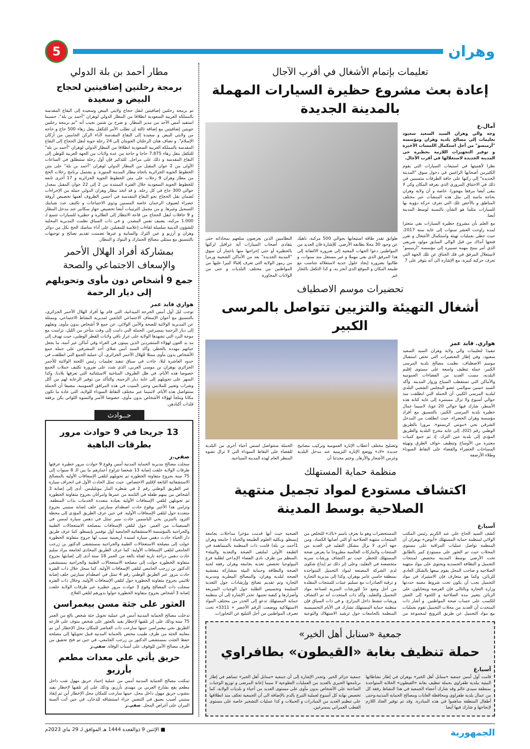وهران
5
تعليمات بإتمام الأشغال في أقرب الآجال
إعادة بعث مشروع حظيرة السيارات المهملة بالمدينة الجديدة
آمال.ع
وجه والي وهران السيد السعيد سعيود تعليمات إلى مصالح بلدية وهران ومؤسسة "أرميسو" من أجل استكمال اللمسات الأخيرة و توفير التجهيزات اللازمة بحظيرة حي المدينة الجديدة لاستغلالها في أقرب الآجال.
نظرا لأهميتها في استيعاب السيارات التي يقوم الكثيرمن أصحابها الراغبين في دخول سوق "المدينة الجديدة" إلى ركنها على حافة الطرقات متسببين في ذلك في الاختناق المروري الذي يعرفه المكان وكي لا يبقى أيضا مرفقا مهجورا، خاصة و أن ولاية وهران بحاجة ماسة إلى مثل هذه المنشآت عبر مختلف المناطق و بالأخص تلك التي تعرف حركة دؤوبة بها للسيارات مثلما هو الشأن بالنسبة لوسط المدينة أيضا.
مع العلم بأن مشروع حظيرة السيارات بقي متعثرا لمدة راوحت العشر سنوات إلى غاية سنة 2017، حيث حظي بعمليات تهيئة واستكمال الأشغال و تقرر فتحها آنذاك من قبل الوالي السابق مولود شريفي الذي أمر بمنح مهمة تسييره إلى مؤسسة "أرميسو" لاستغلال المرفق في فك الخناق عن تلك الجهة التي تعرف حركية كبيرة، مع الإشارة الى أنه يتوفر على 7
طوابق تقدر طاقة استيعابها بحوالي 500 مركبة، ناهيك عن وجود 30 محلا بطابقه الأرضي. للإشارة فان العديد من المواطنين دعوا الجهات المعنية إلى ضرورة الالتفاتة إلى هذا المرفق الذي بقي مهملا و غير مستغل منذ سنوات، و طالبوا بضرورة إيجاد حلول جدية لاستغلاله تتناسب مع طبيعة المكان و الموقع الذي أنجز به، و كذا التكفل بالتجار غير
النظاميين الذين يعرضون سلعهم بمحاذاته حتى يتفادى أصحاب السيارات أية عراقيل لركنها بالحظيرة أو حتى إخراجها منها باعتبار أن سوق "المدينة الجديدة" يعد من الأماكن الشعبية ورمزا من رموز الولاية التي تعرف إقبالا كبيرا عليها من المواطنين من مختلف البلديات و حتى من الولايات المجاورة.
تحضيرات موسم الاصطياف
أشغال التهيئة والتزيين تتواصل بالمرسى الكبير
هواري. قايد عمر
تنفيذا لتعليمات والي ولاية وهران السيد السعيد سعيود، وفي إطار التحضيرات التي تخص استقبال موسم الاصطياف، نظمت مصالح بلدية المرسى الكبير، حملة تنظيف واسعة على مستوى إقليم البلدية، مست العديد من الفضاءات العمومية والأماكن التي تستقطب السياح وزوار المدينة. وأكد السيد حسين سوالمي عضو المجلس الشعبي البلدي لبلدية المرسى الكبير، أن الحملة التي انطلقت منذ حوالي أسبوع ولا تزال مستمرة إلى غاية كتابة هذه الأسطر، شارك فيها حوالي 20 عونا، لاسيما عمال حظيرة بلدية المرسى الكبير، بالتنسيق مع أفراد مؤسسة وهران الخضراء، حيث انطلقت من المدخل الشرقي بحي «مونتي كريستو»، مرورا بالطريق الوطني رقم (02)، إلى غاية مخرج البلدية والطريق المؤدي إلى بلدية عين الترك، إذ تم جمع كميات معتبرة من الأوساخ وتنظيف حواف الطرق وتهيئة المساحات الخضراء والقضاء على النقاط السوداء وطلاء الأرصفة
وتصليح مختلف أعطاب الإنارة العمومية وتركيب مصابيح جديدة «لاد» ووضع الإنارة التزيينية عند مدخل البلدية وغرس الأشجار والأزهار. وختم محدثنا أن
الحملة ستتواصل لتمس أحياء أخرى من البلدية للقضاء على النقاط السوداء التي لا تزال تشوه المنظر العام لهذه المدينة السياحية.
منظمة حماية المستهلك
اكتشاف مستودع لمواد تجميل منتهية الصلاحية بوسط المدينة
آسيا.غ
كشف السيد الحاج علي عبد الكريم رئيس المكتب الولائي لمنظمة حماية المستهلك «أبوص» بوهران أن المنظمة تواصل عمليات المراقبة على مستوى المحلات حيث تم العثور على مستودع كبير بالطابق تحت الأرضي بوسط المدينة مخصص لمنتجات التجميل و النظافة الجسدية ويحتوي على مواد منتهية الصلاحية و صاحب المحل يقوم ببيعها بالشكل العادي للزبائن، وكما هو متعارف فإن الاستيراد في مواد التجميل يجب أن يكون تحت شروط معينة حددتها وزارة التجارة وبالتالي فإن الفرصة ويتحايلون على الزبائن بتغيير مدة الصلاحية و اللجوء إلى الغش للكسب على حساب صحة المواطنين. و أشار ذات المتحدث أن العديد من محلات التجميل تقوم بعمليات بيع مواد التجميل عن طريق الترويج لمجموعة من المستحضرات وهو ما يعرف باسم «باك» للتخلص من المنتجات منتهية الصلاحية أو التي أصابها الكساد. ومن جهة أخرى لا يزال مشكل التقليد في العديد من المنتجات والماركات العالمية مطروحا ما يعرض صحة المستهلك للخطر. حيث تم اكتشاف ورشات سرية متخصصة في التقليد، وعلى إثر ذلك تم إيداع شكوى لدى الشركة المصنعة لمواد التجميل المتواجدة بمنطقة حاسي عامر بوهران، وكذا إلى مديرية التجارة و ترقية الصادرات مع تسليم عينات للمنتجات المقلدة من أجل وضع حدّ للورشات السرية لصناعة مواد التجميل والتقليد. وأكد ذات المتحدث أنه تم اكتشاف ورشات تنشط داخل المزارع. و في ذات السياق فإن منظمة حماية المستهلك تشارك في الأيام التحسيسية المنظمة بالجامعات حول ترشيد الاستهلاك والتوعية الصحية حيث أنها قدمت مؤخرا مداخلات بجامعة إيسطو. وبكلية العلوم الطبيعة والحياة ( جامعة وهران 1أحمد بن بلة) قامت ذات المنظمة بالمساهمة في الطبعة الأولى لملتقى الصحة والتغذية والبيئة» ،المنظم من طرف نادي الفضاء الإبداعي لطلبة فرع البيولوجيا تخصص تغذية بجامعة وهران رفقة لجنة الصحة والنظافة وحماية البيئة بمشاركة مفتشية الصحة لبلدية وهران، والمصالح البيطرية ومديرية التجارة وتم تقديم نصائح وإرشادات حول التغذية السليمة وتحسيس الطلبة حول الوجبات السريعة وأضرارها و كيفية تجنبها. تجدر الإشارة إلى أن منظمة حماية المستهلك تدعو إلى الحذر من مختلف المواد الاستهلاكية ووضعت الرقم الأخضر « 3311» تحت تصرف المواطنين من أجل التبليغ عن التجاوزات.
جمعية «سنابل أهل الخير»
حملة تنظيف بغابة «القيطون» بطافراوي
آسيا.غ
قامت أول أمس جمعية «سنابل أهل الخير» بوهران في إطار نشاطاتها البيئية ببلدية طفراوي بحملة تنظيف بغابة «القيطون» الخلابة المتواجدة بمنطقة سيدي غالم وقد شارك أعضاء الجمعية في هذا النشاط رفقة كل من عمال بلدية طفراوي ومحافظة الغابات ومصالح الحماية المدنية،وحتى أطفال المنطقة ساهموا في هذه المبادرة. وقد تم توفير العتاد اللازم لإنجاحها و شارك فيها أيضا
جمعية جزائر الخير. وتجدر الإشارة إلى أن جمعية «سنابل أهل الخير» تساهم في إطار برنامجها الخيري بالعديد من العمليات التطوعية لا سيما إعانة المرضى و توزيع الوجبات الساخنة على الأشخاص بدون مأوى على مستوى العديد من أحياء و بلديات الولاية، كما تخصص نهاية كل أسبوع لعملية التبرع بالدم بالإضافة الى أن الجمعية تعكف منذ انطلاقها على تنظيم العديد من المبادرات و الحملات و كذا عمليات التشجير خاصة على مستوى القطب العمراني بمسرغين.
مطار أحمد بن بلة الدولي
برمجة رحلتين إضافيتين لحجاج البيض و سعيدة
تم برمجة رحلتين إضافيتين لنقل حجاج ولايتي البيض وسعيدة إلى البقاع المقدسة بالمملكة العربية السعودية انطلاقا من المطار الدولي لوهران "أحمد بن بلة"، حسبما استفيد أمس الأحد من مدير المطار. و صرح بن شتين نجيب أنه "تم برمجة رحلتين جويتين إضافيتين مع إضافة ثالثة إن تطلب الأمر للتكفل بنقل زهاء 500 حاج و حاجة من ولايتي البيض و سعيدة إلى البقاع المقدسة لأداء الركن الخامس من أركان الإسلام". و تضاف هتان الرحلتان الجويتان إلى 24 رحلة جوية لنقل الحجاج إلى البقاع المقدسة بالمملكة العربية السعودية انطلاقا من المطار الدولي لوهران "أحمد بن بلة" للتكفل بنقل زهاء 7.875 حاجا و حاجة من عدة ولايات من الجهة الغربية للوطن إلى البقاع المقدسة و ذلك على مراحل. للتذكير فإن أول رحلة ستنطلق في الساعات الأولى من 2 جوان المقبل من المطار الدولي لوهران "أحمد بن بلة" على متن الخطوط الجوية الجزائرية باتجاه مطار المدينة المنورة. و يشتمل برنامج رحلات الحج من مطار وهران 9 رحلات على متن الخطوط الجوية الجزائرية و 17 أخرى تابعة للخطوط الجوية السعودية خلال الفترة الممتدة من 2 إلى 22 جوان المقبل بمعدل حوالي 300 حاج في كل رحلة. و قد اتخذ مطار وهران الدولي جملة من الإجراءات لضمان نقل الحجاج نحو البقاع المقدسة في أحسن الظروف أهمها تخصيص أروقة خضراء لضيوف الرحمان خاصة المسنين وذوي الاحتياجات و تكثيف عدد شبابيك التسجيل وغيرها. و من مجمل الترتيبات أيضا تخصيص جهاز سكانير عند مدخل المطار و 9 حافلات لنقل الحجاج من قاعة الانتظار إلى الطائرة و حظيرة للسيارات تتسع لـ 1.000 مركبة، يضيف نفس المصدر. و في ذات السياق نظمت المديرية المحلية للشؤون الدينية سلسلة لقاءات إعلامية للمقبلين على أداء مناسك الحج بكل من دوائر وهران و أرزيو و عين الترك والسانية و غيرها تضمنت تقديم نصائح و توجيهات بالتنسيق مع ممثلي مصالح الجمارك و البنوك و المطار.
بمشاركة أفراد الهلال الأحمر والإسعاف الاجتماعي والصحة
جمع 9 أشخاص دون مأوى وتحويلهم إلى ديار الرحمة
هواري قايد عمر
توجت ليل أول أمس الخرجة الميدانية، التي قام بها أفراد الهلال الأحمر الجزائري، بالتنسيق مع أعوان الإسعاف الاجتماعي التابعين لمديرية النشاط الاجتماعي، وممثلة عن المديرية الولائية للصحة والأمن الولائي، عن جمع 9 أشخاص بدون مأوى، ونقلهم إلى ديار الرحمة بمسرغين. الحملة التي دامت إلى وقت متأخر من الليل، تزامنت مع موجة البرد التي تشهدها الولاية على غرار باقي ولايات القطر الوطني، حيث تهدف إلى مد يد العون لهؤلاء المتشردين الذين يبيتون في العراء وفي أماكن غير آمنة، ما يجعل حياتهم مهددة بالخطر، وأكد السيد أمين صلاي أحد المشرفين على حملة جمع الأشخاص بدون مأوى ممثلا للهلال الأحمر الجزائري، أن عملية الجمع التي انطلقت في حدود العاشرة ليلا، جاءت في سياق تنفيذ تعليمات رئيس اللجنة الولائية للأحمر الجزائري بوهران بن موسى العربي، الذي شدد على ضرورة تكثيف حملات الجمع خصوصا هذه الأيام، في ظل الظروف المناخية الاستثنائية التي تعرفها بلادنا، وكذا السهر على تحويلهم إلى غاية ديار الرحمة، والتأكد من توفير الرعاية لهم من أكل وشراب وتغيير للملابس وحتى المبيت في هذه المرافق العمومية، مضيفا أن الحملة ستتواصل هذه الأيام، لاسيما عبر مختلف النقاط السوداء للولاية، التي عادة ما تكون مكانا وملجأ لهؤلاء الأشخاص بدون مأوى، خصوصا الأسر والنسوة اللواتي يكن برفقة فلذات أكبادهن.
حــوادث
13 جريحا في 9 حوادث مرور بطرقات الباهية
صفي.ز
سجلت مصالح مديرية الحماية المدنية أمس وقوع 9 حوادث مرور خطيرة عرفتها طرقات الولاية خلفت إصابة 13 شخصا تتراوح أعمارهم ما بين الـ 8 سنوات إلى 75 سنة بجروح متفاوتة الخطورة تم تحويلهم لتلقي الإسعافات الأولية بالمصالح الاستشفائية التابعة لإقليم الاختصاص. حيث تمثل الحادث الأول في انحراف سيارة عبر الطريق الوطني رقم 2 في شطره المار ببوتليليس. أدى إلى إصابة 3 أشخاص من بينهم طفلة في الثامنة من عمرها وامرأتان بجروح متفاوتة الخطورة تم تحويلهن لتلقي الإسعافات الأولية بعيادة متعددة الخدمات بذات المنطقة. وتزامن هذا الأخير بوقوع حادث اصطدام سيارتين خلف إصابة ستيني بجروح متعددة حول لتلقي الإسعافات الأولية. في حين عرف الطريق المؤدي إلى محطة التزود بالبنزين بحي الياسمين حادث سير تمثل في دهس سيارة لمسن في السبعينات من العمر، حول لتلقي الإسعافات بمصلحة الاستعجالات الطبية والجراحية بالمؤسسة الاستشفائية الجامعية أول نوفمبر بإيسطو، كما عرف طريق دار الحياة حادث دهس سيارة لسيدة أربعينية سبب لها جروح متفاوتة الخطورة حولت إلى مصلحة الاستعجالات الطبية والجراحية بمستشفى الدكتور بن زرجب الجامعي لتلقي الإسعافات الأولية. كما عرف الطريق المحاذي لجامعة مراد سليم حادث دهس دراجة نارية لفتاة بالغة من العمر 18 سنة أدى إلى إصابتها بجروح متفاوتة الخطورة حولت إلى مصلحة الاستعجالات الطبية والجراحية بمستشفى الدكتور بن زرجب الجامعي لتلقي الإسعافات الأولية، كما سجل خلال ذات الفترة حادث مرور عبر الطريق الوطني رقم 4 تمثل في اصطدام سيارتين خلف إصابة ثلاثيني بجروح متفاوتة الخطورة حول لتلقي الإسعافات الأولية. وخلال ذات الفترة سجلت ذات المصالح وقوع 3 حوادث مرور خطيرة عبر طرقات الولاية خلفت إصابة 3 أشخاص بجروح متفاوتة الخطورة حولوا بدورهم لتلقي العلاج.
العثور على جثة مسن بيغمراسن
تدخلت مصالح الحماية المدنية أمس في عملية تحويل جثة شخص بالغ من العمر 75 سنة وذلك على إثر تلقيها لإخطار يفيد بالعثور على شخص متوف على قارعة الطريق بحي بيغمراسن حينها سارعت ذات العناصر للمكان محل الإخطار أين تم معاينة الجثة من طرف طبيب مختص بالحماية المدنية قبيل تحويلها إلى مصلحة حفظ الجثث بمستشفى الدكتور بن زرجب الجامعي، في حين تم فتح تحقيق من طرف مصالح الأمن للوقوف على أسباب الوفاة. صفي.ز
حريق يأتي على معدات مطعم بأرزيو
تمكنت مصالح الحماية المدنية أمس من عملية إخماد حريق مهول شب داخل مطعم يقع بشارع العربي بن مهيدي بأرزيو، وذلك على إثر تلقيها لإخطار يفيد بنشوب حريق مهول داخل محل، حينها سارعت للمكان محل الإخطار أين تم إنقاذ ستيني أصيب بضيق في التنفس جراء استنشاقه للدخان، في حين أتت ألسنة النيران على أغراض المحل. صفي.ز
الجمهورية ■ الإثنين 9 ذوالقعدة 1444 هـ الموافق لـ 29 ماي 2023م